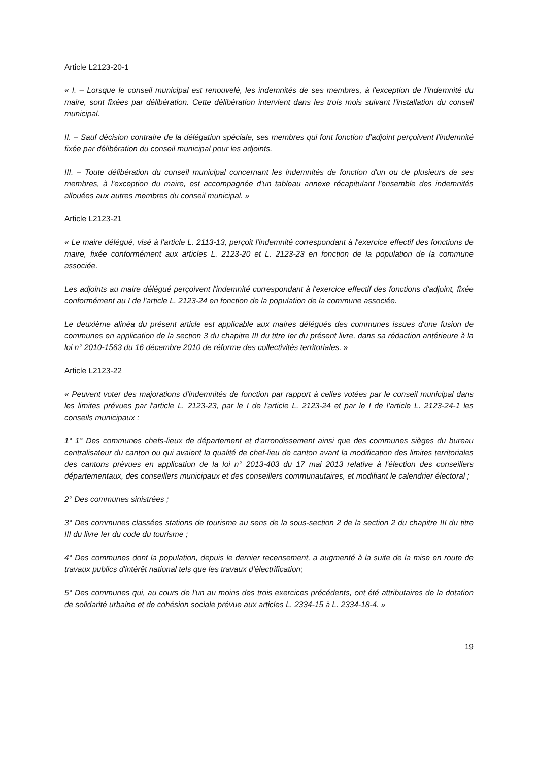Article L2123-20-1
« I. – Lorsque le conseil municipal est renouvelé, les indemnités de ses membres, à l'exception de l'indemnité du maire, sont fixées par délibération. Cette délibération intervient dans les trois mois suivant l'installation du conseil municipal.
II. – Sauf décision contraire de la délégation spéciale, ses membres qui font fonction d'adjoint perçoivent l'indemnité fixée par délibération du conseil municipal pour les adjoints.
III. – Toute délibération du conseil municipal concernant les indemnités de fonction d'un ou de plusieurs de ses membres, à l'exception du maire, est accompagnée d'un tableau annexe récapitulant l'ensemble des indemnités allouées aux autres membres du conseil municipal. »
Article L2123-21
« Le maire délégué, visé à l'article L. 2113-13, perçoit l'indemnité correspondant à l'exercice effectif des fonctions de maire, fixée conformément aux articles L. 2123-20 et L. 2123-23 en fonction de la population de la commune associée.
Les adjoints au maire délégué perçoivent l'indemnité correspondant à l'exercice effectif des fonctions d'adjoint, fixée conformément au I de l'article L. 2123-24 en fonction de la population de la commune associée.
Le deuxième alinéa du présent article est applicable aux maires délégués des communes issues d'une fusion de communes en application de la section 3 du chapitre III du titre Ier du présent livre, dans sa rédaction antérieure à la loi n° 2010-1563 du 16 décembre 2010 de réforme des collectivités territoriales. »
Article L2123-22
« Peuvent voter des majorations d'indemnités de fonction par rapport à celles votées par le conseil municipal dans les limites prévues par l'article L. 2123-23, par le I de l'article L. 2123-24 et par le I de l'article L. 2123-24-1 les conseils municipaux :
1° 1° Des communes chefs-lieux de département et d'arrondissement ainsi que des communes sièges du bureau centralisateur du canton ou qui avaient la qualité de chef-lieu de canton avant la modification des limites territoriales des cantons prévues en application de la loi n° 2013-403 du 17 mai 2013 relative à l'élection des conseillers départementaux, des conseillers municipaux et des conseillers communautaires, et modifiant le calendrier électoral ;
2° Des communes sinistrées ;
3° Des communes classées stations de tourisme au sens de la sous-section 2 de la section 2 du chapitre III du titre III du livre Ier du code du tourisme ;
4° Des communes dont la population, depuis le dernier recensement, a augmenté à la suite de la mise en route de travaux publics d'intérêt national tels que les travaux d'électrification;
5° Des communes qui, au cours de l'un au moins des trois exercices précédents, ont été attributaires de la dotation de solidarité urbaine et de cohésion sociale prévue aux articles L. 2334-15 à L. 2334-18-4. »
19